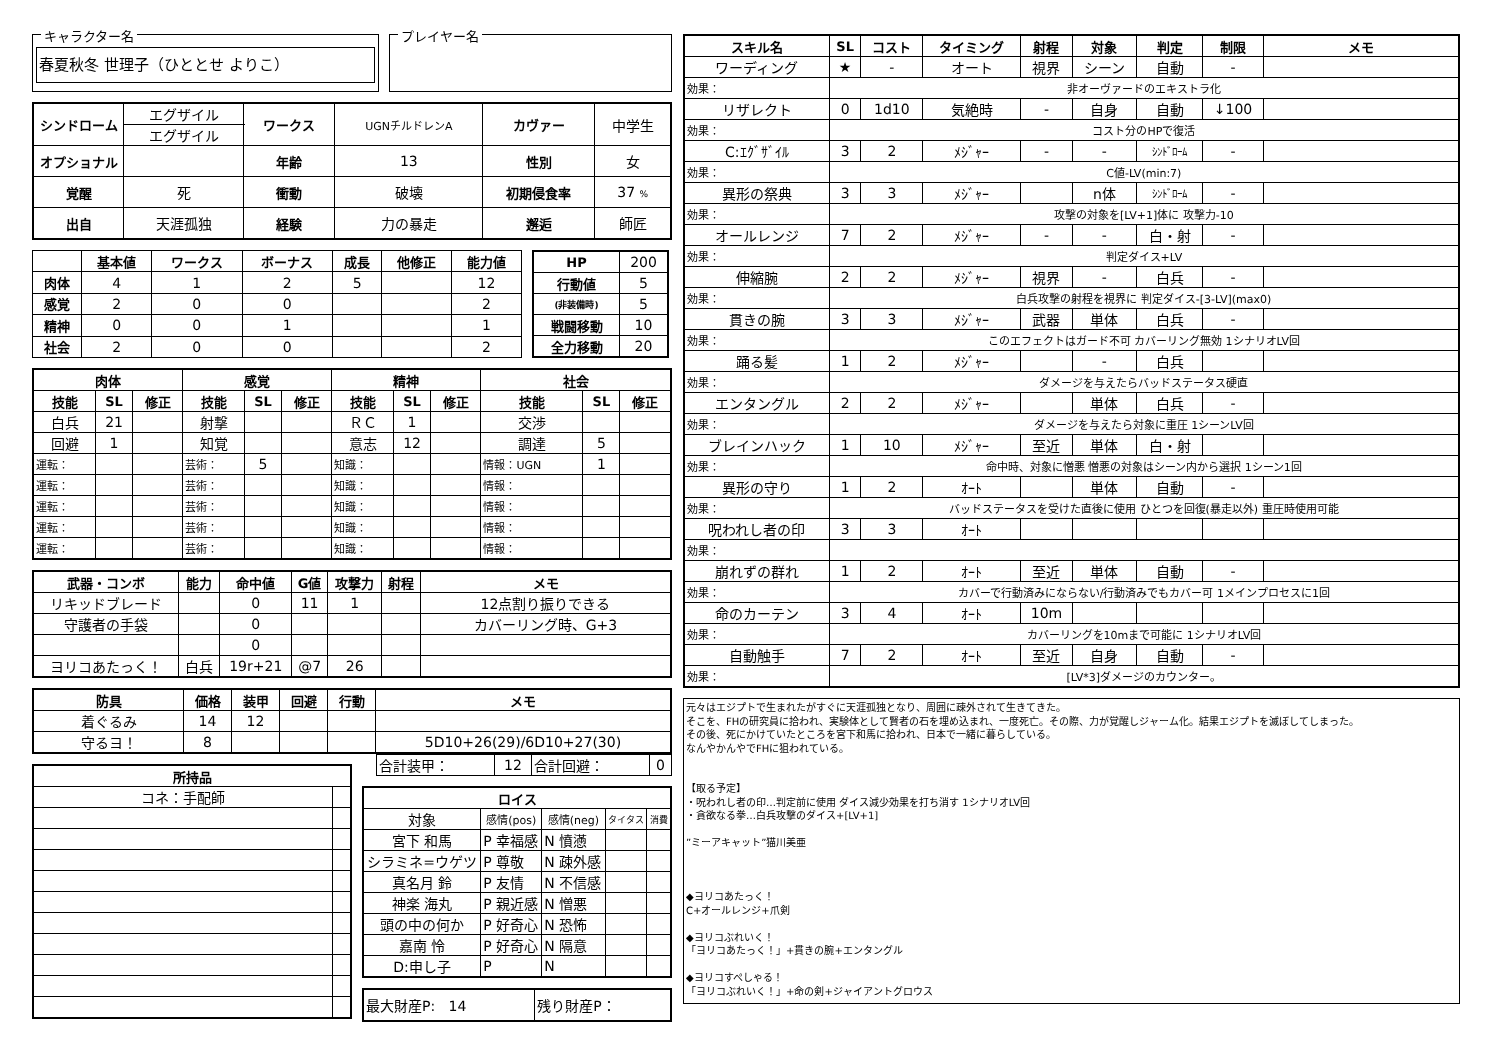キャラクター名
春夏秋冬 世理子（ひととせ よりこ）
プレイヤー名
| シンドローム | エグザイル | ワークス | UGNチルドレンA | カヴァー | 中学生 |
| | エグザイル | | | | |
| オプショナル | | 年齢 | 13 | 性別 | 女 |
| 覚醒 | 死 | 衝動 | 破壊 | 初期侵食率 | 37 % |
| 出自 | 天涯孤独 | 経験 | 力の暴走 | 邂逅 | 師匠 |
| | 基本値 | ワークス | ボーナス | 成長 | 他修正 | 能力値 |
| --- | --- | --- | --- | --- | --- | --- |
| 肉体 | 4 | 1 | 2 | 5 | | 12 |
| 感覚 | 2 | 0 | 0 | | | 2 |
| 精神 | 0 | 0 | 1 | | | 1 |
| 社会 | 2 | 0 | 0 | | | 2 |
| HP | 200 |
| 行動値 | 5 |
| (非装備時) | 5 |
| 戦闘移動 | 10 |
| 全力移動 | 20 |
| 肉体 | | | 感覚 | | | 精神 | | | 社会 | | |
| --- | --- | --- | --- | --- | --- | --- | --- | --- | --- | --- | --- |
| 技能 | SL | 修正 | 技能 | SL | 修正 | 技能 | SL | 修正 | 技能 | SL | 修正 |
| 白兵 | 21 | | 射撃 | | | ＲＣ | 1 | | 交渉 | | |
| 回避 | 1 | | 知覚 | | | 意志 | 12 | | 調達 | 5 | |
| 運転： | | | 芸術： | 5 | | 知識： | | | 情報：UGN | 1 | |
| 運転： | | | 芸術： | | | 知識： | | | 情報： | | |
| 運転： | | | 芸術： | | | 知識： | | | 情報： | | |
| 運転： | | | 芸術： | | | 知識： | | | 情報： | | |
| 運転： | | | 芸術： | | | 知識： | | | 情報： | | |
| 武器・コンボ | 能力 | 命中値 | G値 | 攻撃力 | 射程 | メモ |
| --- | --- | --- | --- | --- | --- | --- |
| リキッドブレード | | 0 | 11 | 1 | | 12点割り振りできる |
| 守護者の手袋 | | 0 | | | | カバーリング時、G+3 |
| | | 0 | | | | |
| ヨリコあたっく！ | 白兵 | 19r+21 | @7 | 26 | | |
| 防具 | 価格 | 装甲 | 回避 | 行動 | メモ |
| --- | --- | --- | --- | --- | --- |
| 着ぐるみ | 14 | 12 | | | |
| 守るヨ！ | 8 | | | | 5D10+26(29)/6D10+27(30) |
| 所持品 | |
| --- | --- |
| コネ：手配師 | |
| 合計装甲： | 12 | 合計回避： | 0 |
| ロイス | | | | |
| --- | --- | --- | --- | --- |
| 対象 | 感情(pos) | 感情(neg) | タイタス | 消費 |
| 宮下 和馬 | P 幸福感 | N 憤懣 | | |
| シラミネ=ウゲツ | P 尊敬 | N 疎外感 | | |
| 真名月 鈴 | P 友情 | N 不信感 | | |
| 神楽 海丸 | P 親近感 | N 憎悪 | | |
| 頭の中の何か | P 好奇心 | N 恐怖 | | |
| 嘉南 怜 | P 好奇心 | N 隔意 | | |
| D:申し子 | P | N | | |
| 最大財産P: 14 | 残り財産P： |
| スキル名 | SL | コスト | タイミング | 射程 | 対象 | 判定 | 制限 | メモ |
| --- | --- | --- | --- | --- | --- | --- | --- | --- |
| ワーディング | ★ | - | オート | 視界 | シーン | 自動 | - | |
| 効果： | 非オーヴァードのエキストラ化 | | | | | | | |
| リザレクト | 0 | 1d10 | 気絶時 | - | 自身 | 自動 | ↓100 | |
| 効果： | コスト分のHPで復活 | | | | | | | |
| C:ｴｸﾞｻﾞｲﾙ | 3 | 2 | ﾒｼﾞｬｰ | - | - | ｼﾝﾄﾞﾛｰﾑ | - | |
| 効果： | C値-LV(min:7) | | | | | | | |
| 異形の祭典 | 3 | 3 | ﾒｼﾞｬｰ | | n体 | ｼﾝﾄﾞﾛｰﾑ | - | |
| 効果： | 攻撃の対象を[LV+1]体に 攻撃力-10 | | | | | | | |
| オールレンジ | 7 | 2 | ﾒｼﾞｬｰ | - | - | 白・射 | - | |
| 効果： | 判定ダイス+LV | | | | | | | |
| 伸縮腕 | 2 | 2 | ﾒｼﾞｬｰ | 視界 | - | 白兵 | - | |
| 効果： | 白兵攻撃の射程を視界に 判定ダイス-[3-LV](max0) | | | | | | | |
| 貫きの腕 | 3 | 3 | ﾒｼﾞｬｰ | 武器 | 単体 | 白兵 | - | |
| 効果： | このエフェクトはガード不可 カバーリング無効 1シナリオLV回 | | | | | | | |
| 踊る髪 | 1 | 2 | ﾒｼﾞｬｰ | | - | 白兵 | | |
| 効果： | ダメージを与えたらバッドステータス硬直 | | | | | | | |
| エンタングル | 2 | 2 | ﾒｼﾞｬｰ | | 単体 | 白兵 | - | |
| 効果： | ダメージを与えたら対象に重圧 1シーンLV回 | | | | | | | |
| ブレインハック | 1 | 10 | ﾒｼﾞｬｰ | 至近 | 単体 | 白・射 | | |
| 効果： | 命中時、対象に憎悪 憎悪の対象はシーン内から選択 1シーン1回 | | | | | | | |
| 異形の守り | 1 | 2 | ｵｰﾄ | | 単体 | 自動 | - | |
| 効果： | バッドステータスを受けた直後に使用 ひとつを回復(暴走以外) 重圧時使用可能 | | | | | | | |
| 呪われし者の印 | 3 | 3 | ｵｰﾄ | | | | | |
| 効果： | | | | | | | | |
| 崩れずの群れ | 1 | 2 | ｵｰﾄ | 至近 | 単体 | 自動 | - | |
| 効果： | カバーで行動済みにならない/行動済みでもカバー可 1メインプロセスに1回 | | | | | | | |
| 命のカーテン | 3 | 4 | ｵｰﾄ | 10m | | | | |
| 効果： | カバーリングを10mまで可能に 1シナリオLV回 | | | | | | | |
| 自動触手 | 7 | 2 | ｵｰﾄ | 至近 | 自身 | 自動 | - | |
| 効果： | [LV*3]ダメージのカウンター。 | | | | | | | |
元々はエジプトで生まれたがすぐに天涯孤独となり、周囲に疎外されて生きてきた。
そこを、FHの研究員に拾われ、実験体として賢者の石を埋め込まれ、一度死亡。その際、力が覚醒しジャーム化。結果エジプトを滅ぼしてしまった。
その後、死にかけていたところを宮下和馬に拾われ、日本で一緒に暮らしている。
なんやかんやでFHに狙われている。
【取る予定】
・呪われし者の印…判定前に使用 ダイス減少効果を打ち消す 1シナリオLV回
・貪欲なる拳…白兵攻撃のダイス+[LV+1]
”ミーアキャット”猫川美亜
◆ヨリコあたっく！
C+オールレンジ+爪剣
◆ヨリコぶれいく！
「ヨリコあたっく！」+貫きの腕+エンタングル
◆ヨリコすぺしゃる！
「ヨリコぶれいく！」+命の剣+ジャイアントグロウス